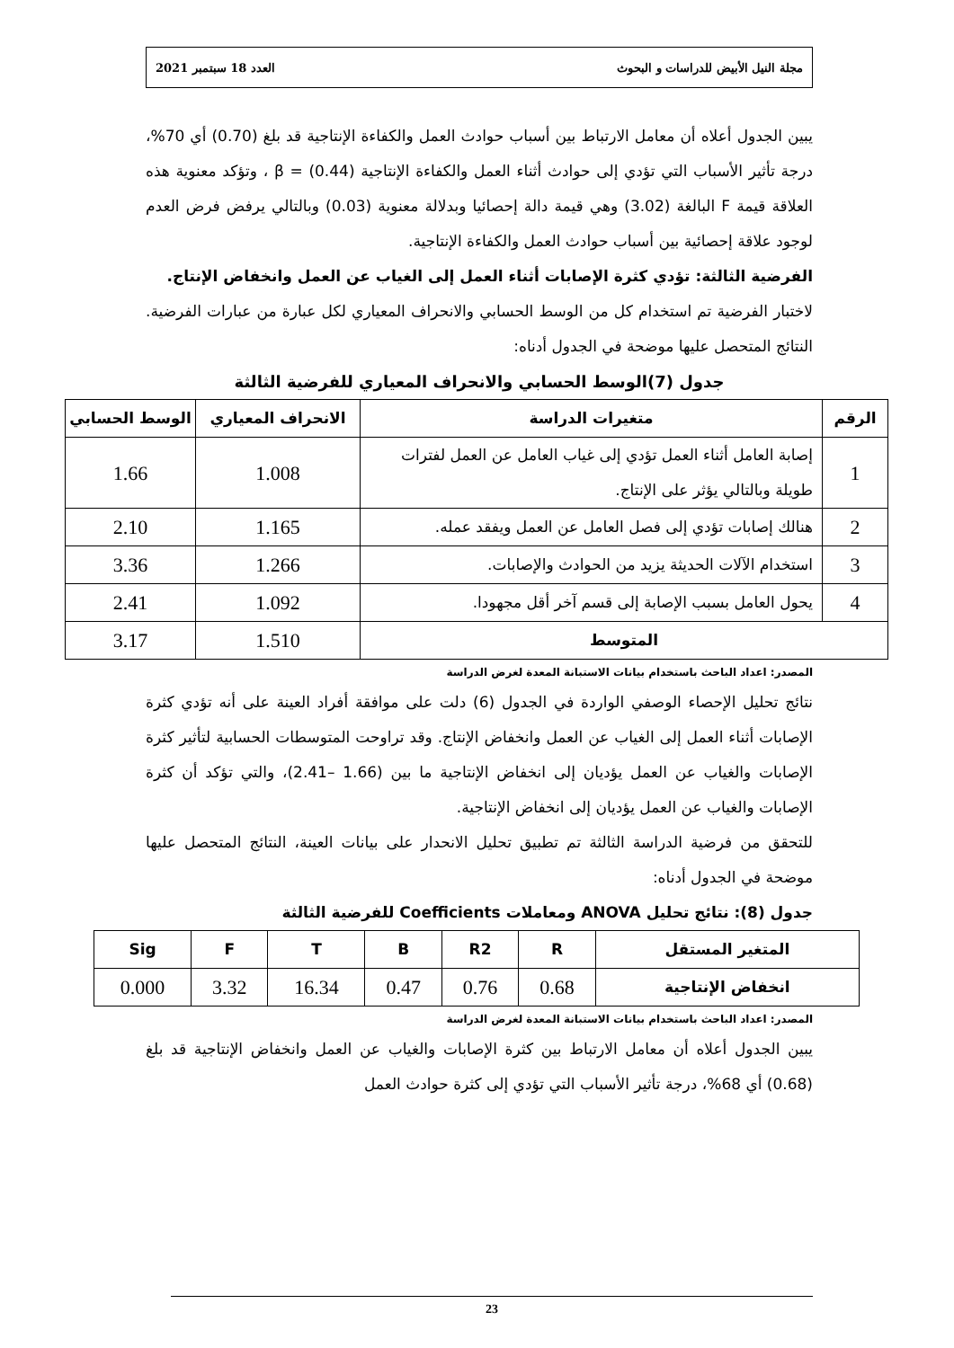مجلة النيل الأبيض للدراسات و البحوث العدد 18 سبتمبر 2021
يبين الجدول أعلاه أن معامل الارتباط بين أسباب حوادث العمل والكفاءة الإنتاجية قد بلغ (0.70) أي 70%، درجة تأثير الأسباب التي تؤدي إلى حوادث أثناء العمل والكفاءة الإنتاجية (0.44) = β ، وتؤكد معنوية هذه العلاقة قيمة F البالغة (3.02) وهي قيمة دالة إحصائيا وبدلالة معنوية (0.03) وبالتالي يرفض فرض العدم لوجود علاقة إحصائية بين أسباب حوادث العمل والكفاءة الإنتاجية.
الفرضية الثالثة: تؤدي كثرة الإصابات أثناء العمل إلى الغياب عن العمل وانخفاض الإنتاج.
لاختبار الفرضية تم استخدام كل من الوسط الحسابي والانحراف المعياري لكل عبارة من عبارات الفرضية. النتائج المتحصل عليها موضحة في الجدول أدناه:
جدول (7)الوسط الحسابي والانحراف المعياري للفرضية الثالثة
| الرقم | متغيرات الدراسة | الانحراف المعياري | الوسط الحسابي |
| --- | --- | --- | --- |
| 1 | إصابة العامل أثناء العمل تؤدي إلى غياب العامل عن العمل لفترات طويلة وبالتالي يؤثر على الإنتاج. | 1.008 | 1.66 |
| 2 | هنالك إصابات تؤدي إلى فصل العامل عن العمل ويفقد عمله. | 1.165 | 2.10 |
| 3 | استخدام الآلات الحديثة يزيد من الحوادث والإصابات. | 1.266 | 3.36 |
| 4 | يحول العامل بسبب الإصابة إلى قسم آخر أقل مجهودا. | 1.092 | 2.41 |
| المتوسط | | 1.510 | 3.17 |
المصدر: اعداد الباحث باستخدام بيانات الاستبانة المعدة لغرض الدراسة
نتائج تحليل الإحصاء الوصفي الواردة في الجدول (6) دلت على موافقة أفراد العينة على أنه تؤدي كثرة الإصابات أثناء العمل إلى الغياب عن العمل وانخفاض الإنتاج. وقد تراوحت المتوسطات الحسابية لتأثير كثرة الإصابات والغياب عن العمل يؤديان إلى انخفاض الإنتاجية ما بين (1.66 –2.41)، والتي تؤكد أن كثرة الإصابات والغياب عن العمل يؤديان إلى انخفاض الإنتاجية.
للتحقق من فرضية الدراسة الثالثة تم تطبيق تحليل الانحدار على بيانات العينة، النتائج المتحصل عليها موضحة في الجدول أدناه:
جدول (8): نتائج تحليل ANOVA ومعاملات Coefficients للفرضية الثالثة
| المتغير المستقل | R | R2 | B | T | F | Sig |
| --- | --- | --- | --- | --- | --- | --- |
| انخفاض الإنتاجية | 0.68 | 0.76 | 0.47 | 16.34 | 3.32 | 0.000 |
المصدر: اعداد الباحث باستخدام بيانات الاستبانة المعدة لغرض الدراسة
يبين الجدول أعلاه أن معامل الارتباط بين كثرة الإصابات والغياب عن العمل وانخفاض الإنتاجية قد بلغ (0.68) أي 68%، درجة تأثير الأسباب التي تؤدي إلى كثرة حوادث العمل
23